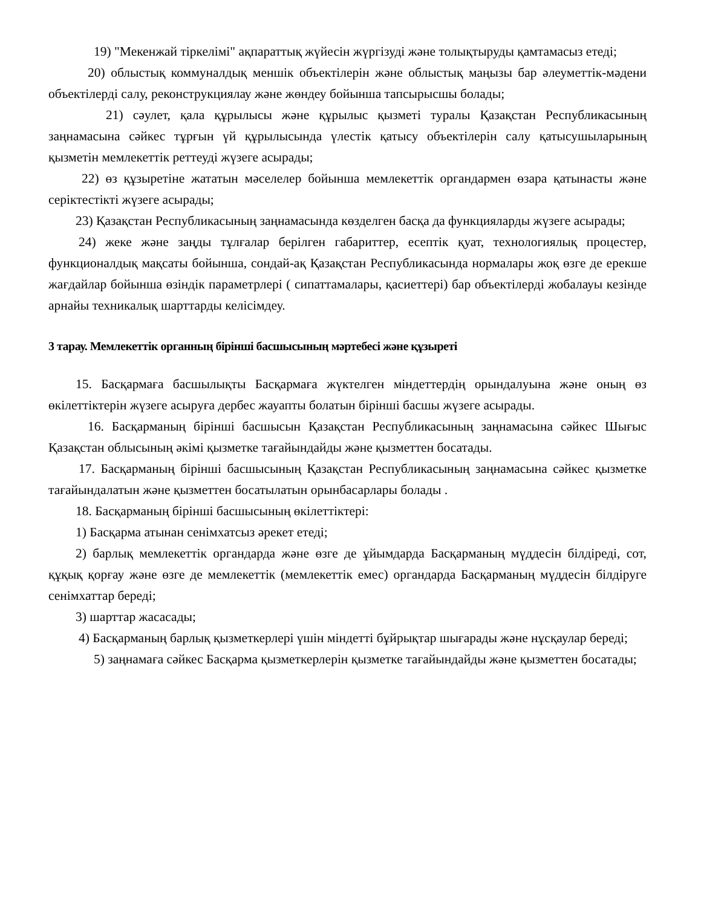19) "Мекенжай тіркелімі" ақпараттық жүйесін жүргізуді және толықтыруды қамтамасыз етеді;
20) облыстық коммуналдық меншік объектілерін және облыстық маңызы бар әлеуметтік-мәдени объектілерді салу, реконструкциялау және жөндеу бойынша тапсырысшы болады;
21) сәулет, қала құрылысы және құрылыс қызметі туралы Қазақстан Республикасының заңнамасына сәйкес тұрғын үй құрылысында үлестік қатысу объектілерін салу қатысушыларының қызметін мемлекеттік реттеуді жүзеге асырады;
22) өз құзыретіне жататын мәселелер бойынша мемлекеттік органдармен өзара қатынасты және серіктестікті жүзеге асырады;
23) Қазақстан Республикасының заңнамасында көзделген басқа да функцияларды жүзеге асырады;
24) жеке және заңды тұлғалар берілген габариттер, есептік қуат, технологиялық процестер, функционалдық мақсаты бойынша, сондай-ақ Қазақстан Республикасында нормалары жоқ өзге де ерекше жағдайлар бойынша өзіндік параметрлері ( сипаттамалары, қасиеттері) бар объектілерді жобалауы кезінде арнайы техникалық шарттарды келісімдеу.
3 тарау. Мемлекеттік органның бірінші басшысының мәртебесі және құзыреті
15. Басқармаға басшылықты Басқармаға жүктелген міндеттердің орындалуына және оның өз өкілеттіктерін жүзеге асыруға дербес жауапты болатын бірінші басшы жүзеге асырады.
16. Басқарманың бірінші басшысын Қазақстан Республикасының заңнамасына сәйкес Шығыс Қазақстан облысының әкімі қызметке тағайындайды және қызметтен босатады.
17. Басқарманың бірінші басшысының Қазақстан Республикасының заңнамасына сәйкес қызметке тағайындалатын және қызметтен босатылатын орынбасарлары болады .
18. Басқарманың бірінші басшысының өкілеттіктері:
1) Басқарма атынан сенімхатсыз әрекет етеді;
2) барлық мемлекеттік органдарда және өзге де ұйымдарда Басқарманың мүддесін білдіреді, сот, құқық қорғау және өзге де мемлекеттік (мемлекеттік емес) органдарда Басқарманың мүддесін білдіруге сенімхаттар береді;
3) шарттар жасасады;
4) Басқарманың барлық қызметкерлері үшін міндетті бұйрықтар шығарады және нұсқаулар береді;
5) заңнамаға сәйкес Басқарма қызметкерлерін қызметке тағайындайды және қызметтен босатады;